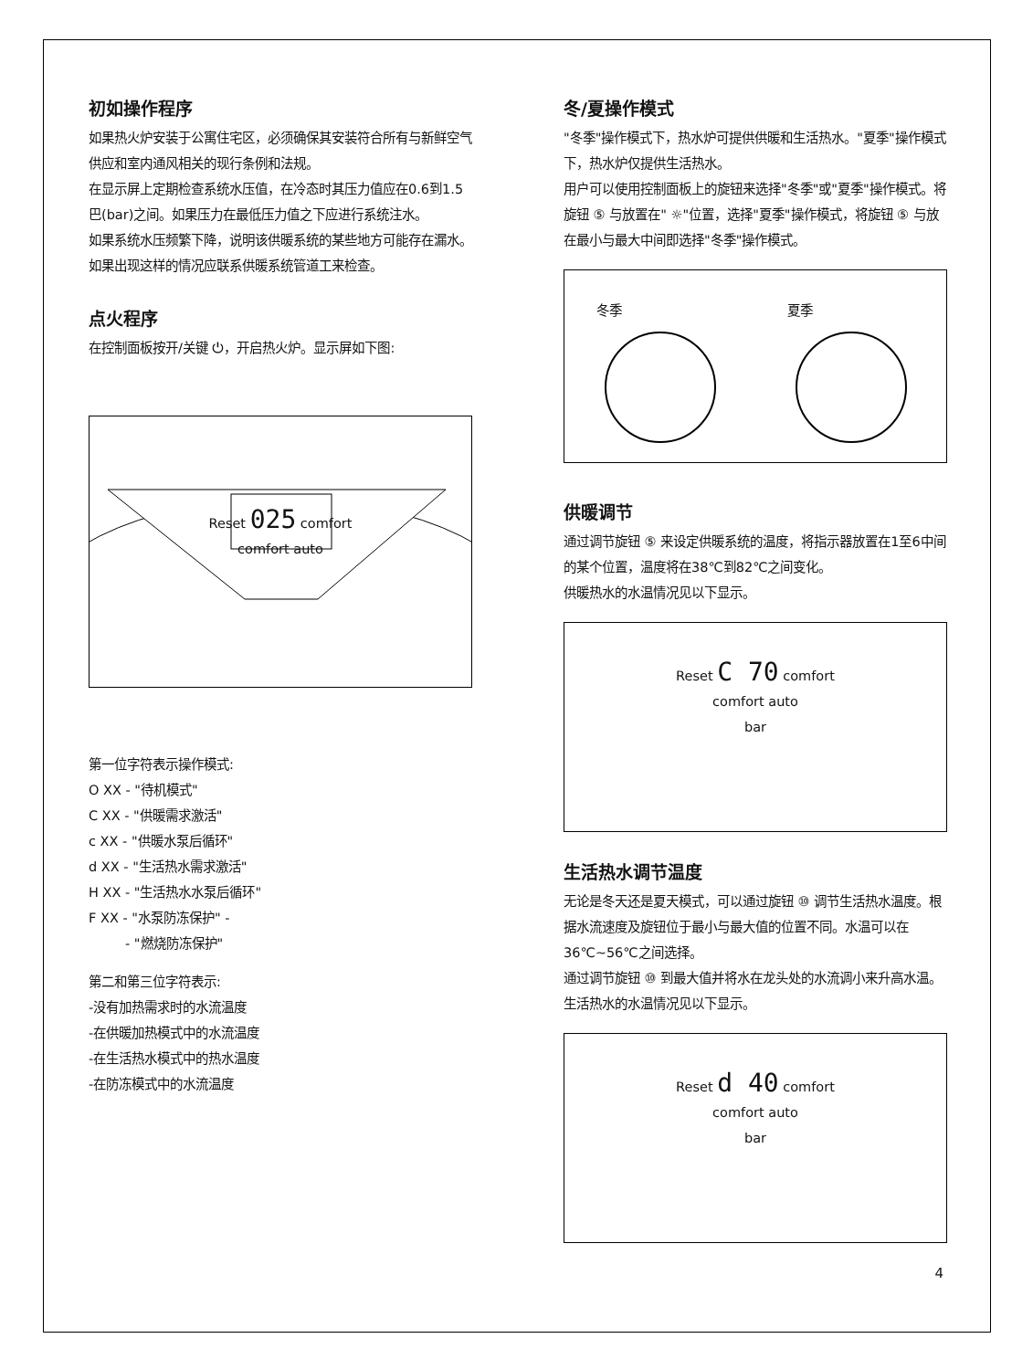初如操作程序
如果热火炉安装于公寓住宅区，必须确保其安装符合所有与新鲜空气供应和室内通风相关的现行条例和法规。
在显示屏上定期检查系统水压值，在冷态时其压力值应在0.6到1.5巴(bar)之间。如果压力在最低压力值之下应进行系统注水。
如果系统水压频繁下降，说明该供暖系统的某些地方可能存在漏水。如果出现这样的情况应联系供暖系统管道工来检查。
点火程序
在控制面板按开/关键 ⏻，开启热火炉。显示屏如下图:
Reset 025 comfort
comfort auto
第一位字符表示操作模式:
O XX - "待机模式"
C XX - "供暖需求激活"
c XX - "供暖水泵后循环"
d XX - "生活热水需求激活"
H XX - "生活热水水泵后循环"
F XX - "水泵防冻保护" -
- "燃烧防冻保护"
第二和第三位字符表示:
-没有加热需求时的水流温度
-在供暖加热模式中的水流温度
-在生活热水模式中的热水温度
-在防冻模式中的水流温度
冬/夏操作模式
"冬季"操作模式下，热水炉可提供供暖和生活热水。"夏季"操作模式下，热水炉仅提供生活热水。
用户可以使用控制面板上的旋钮来选择"冬季"或"夏季"操作模式。将旋钮 ⑤ 与放置在" ☼"位置，选择"夏季"操作模式，将旋钮 ⑤ 与放在最小与最大中间即选择"冬季"操作模式。
冬季
夏季
供暖调节
通过调节旋钮 ⑤ 来设定供暖系统的温度，将指示器放置在1至6中间的某个位置，温度将在38℃到82℃之间变化。
供暖热水的水温情况见以下显示。
Reset C 70 comfort
comfort auto
bar
生活热水调节温度
无论是冬天还是夏天模式，可以通过旋钮 ⑩ 调节生活热水温度。根据水流速度及旋钮位于最小与最大值的位置不同。水温可以在36℃~56℃之间选择。
通过调节旋钮 ⑩ 到最大值并将水在龙头处的水流调小来升高水温。
生活热水的水温情况见以下显示。
Reset d 40 comfort
comfort auto
bar
4